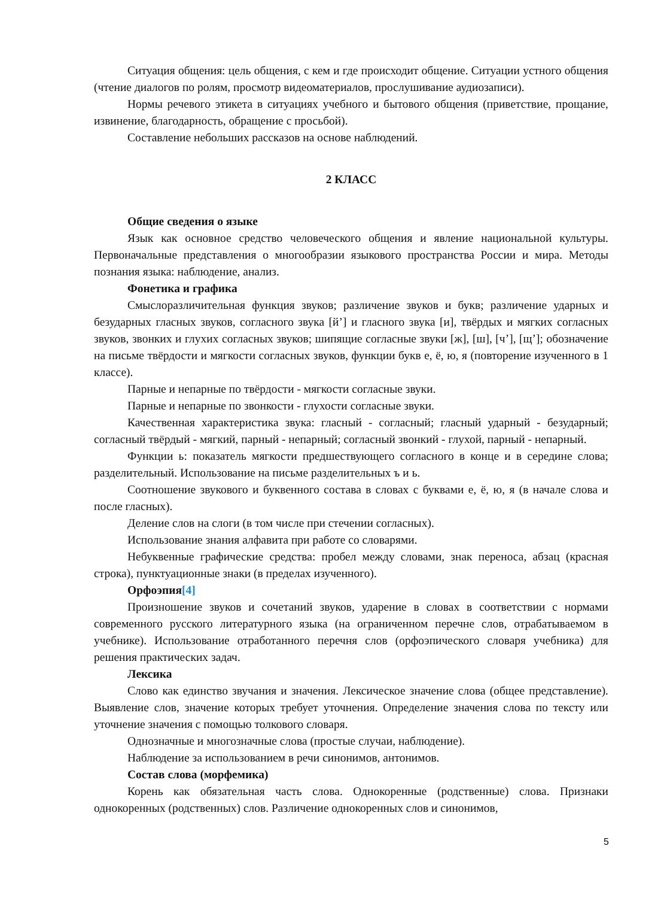Ситуация общения: цель общения, с кем и где происходит общение. Ситуации устного общения (чтение диалогов по ролям, просмотр видеоматериалов, прослушивание аудиозаписи).
Нормы речевого этикета в ситуациях учебного и бытового общения (приветствие, прощание, извинение, благодарность, обращение с просьбой).
Составление небольших рассказов на основе наблюдений.
2 КЛАСС
Общие сведения о языке
Язык как основное средство человеческого общения и явление национальной культуры. Первоначальные представления о многообразии языкового пространства России и мира. Методы познания языка: наблюдение, анализ.
Фонетика и графика
Смыслоразличительная функция звуков; различение звуков и букв; различение ударных и безударных гласных звуков, согласного звука [й’] и гласного звука [и], твёрдых и мягких согласных звуков, звонких и глухих согласных звуков; шипящие согласные звуки [ж], [ш], [ч’], [щ’]; обозначение на письме твёрдости и мягкости согласных звуков, функции букв е, ё, ю, я (повторение изученного в 1 классе).
Парные и непарные по твёрдости - мягкости согласные звуки.
Парные и непарные по звонкости - глухости согласные звуки.
Качественная характеристика звука: гласный - согласный; гласный ударный - безударный; согласный твёрдый - мягкий, парный - непарный; согласный звонкий - глухой, парный - непарный.
Функции ь: показатель мягкости предшествующего согласного в конце и в середине слова; разделительный. Использование на письме разделительных ъ и ь.
Соотношение звукового и буквенного состава в словах с буквами е, ё, ю, я (в начале слова и после гласных).
Деление слов на слоги (в том числе при стечении согласных).
Использование знания алфавита при работе со словарями.
Небуквенные графические средства: пробел между словами, знак переноса, абзац (красная строка), пунктуационные знаки (в пределах изученного).
Орфоэпия[4]
Произношение звуков и сочетаний звуков, ударение в словах в соответствии с нормами современного русского литературного языка (на ограниченном перечне слов, отрабатываемом в учебнике). Использование отработанного перечня слов (орфоэпического словаря учебника) для решения практических задач.
Лексика
Слово как единство звучания и значения. Лексическое значение слова (общее представление). Выявление слов, значение которых требует уточнения. Определение значения слова по тексту или уточнение значения с помощью толкового словаря.
Однозначные и многозначные слова (простые случаи, наблюдение).
Наблюдение за использованием в речи синонимов, антонимов.
Состав слова (морфемика)
Корень как обязательная часть слова. Однокоренные (родственные) слова. Признаки однокоренных (родственных) слов. Различение однокоренных слов и синонимов,
5